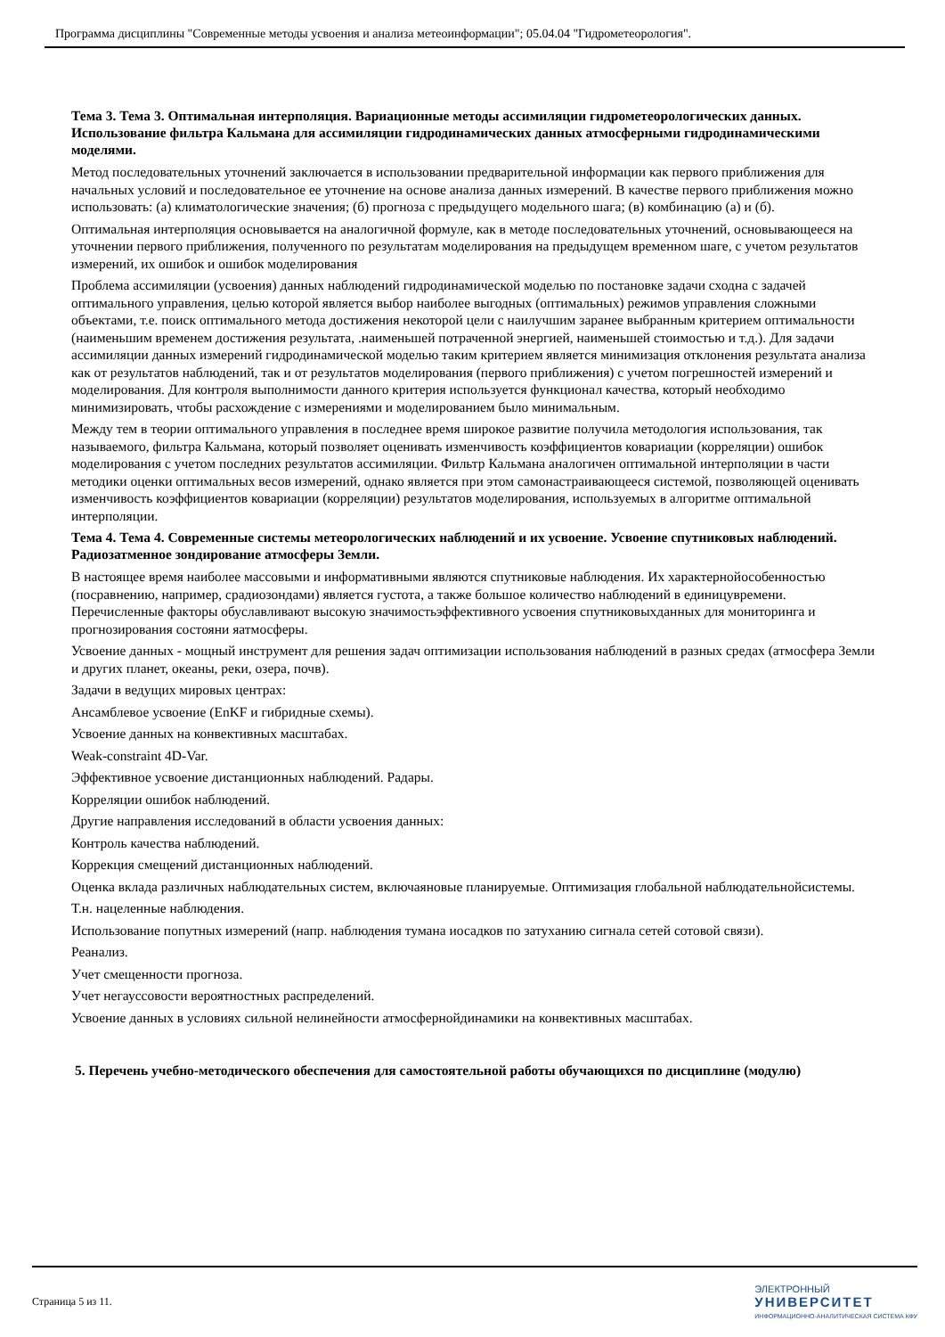Программа дисциплины "Современные методы усвоения и анализа метеоинформации"; 05.04.04 "Гидрометеорология".
Тема 3. Тема 3. Оптимальная интерполяция. Вариационные методы ассимиляции гидрометеорологических данных. Использование фильтра Кальмана для ассимиляции гидродинамических данных атмосферными гидродинамическими моделями.
Метод последовательных уточнений заключается в использовании предварительной информации как первого приближения для начальных условий и последовательное ее уточнение на основе анализа данных измерений. В качестве первого приближения можно использовать: (а) климатологические значения; (б) прогноза с предыдущего модельного шага; (в) комбинацию (а) и (б).
Оптимальная интерполяция основывается на аналогичной формуле, как в методе последовательных уточнений, основывающееся на уточнении первого приближения, полученного по результатам моделирования на предыдущем временном шаге, с учетом результатов измерений, их ошибок и ошибок моделирования
Проблема ассимиляции (усвоения) данных наблюдений гидродинамической моделью по постановке задачи сходна с задачей оптимального управления, целью которой является выбор наиболее выгодных (оптимальных) режимов управления сложными объектами, т.е. поиск оптимального метода достижения некоторой цели с наилучшим заранее выбранным критерием оптимальности (наименьшим временем достижения результата, .наименьшей потраченной энергией, наименьшей стоимостью и т.д.). Для задачи ассимиляции данных измерений гидродинамической моделью таким критерием является минимизация отклонения результата анализа как от результатов наблюдений, так и от результатов моделирования (первого приближения) с учетом погрешностей измерений и моделирования. Для контроля выполнимости данного критерия используется функционал качества, который необходимо минимизировать, чтобы расхождение с измерениями и моделированием было минимальным.
Между тем в теории оптимального управления в последнее время широкое развитие получила методология использования, так называемого, фильтра Кальмана, который позволяет оценивать изменчивость коэффициентов ковариации (корреляции) ошибок моделирования с учетом последних результатов ассимиляции. Фильтр Кальмана аналогичен оптимальной интерполяции в части методики оценки оптимальных весов измерений, однако является при этом самонастраивающееся системой, позволяющей оценивать изменчивость коэффициентов ковариации (корреляции) результатов моделирования, используемых в алгоритме оптимальной интерполяции.
Тема 4. Тема 4. Современные системы метеорологических наблюдений и их усвоение. Усвоение спутниковых наблюдений. Радиозатменное зондирование атмосферы Земли.
В настоящее время наиболее массовыми и информативными являются спутниковые наблюдения. Их характернойособенностью (посравнению, например, срадиозондами) является густота, а также большое количество наблюдений в единицувремени. Перечисленные факторы обуславливают высокую значимостьэффективного усвоения спутниковыхданных для мониторинга и прогнозирования состояни яатмосферы.
Усвоение данных - мощный инструмент для решения задач оптимизации использования наблюдений в разных средах (атмосфера Земли и других планет, океаны, реки, озера, почв).
Задачи в ведущих мировых центрах:
Ансамблевое усвоение (EnKF и гибридные схемы).
Усвоение данных на конвективных масштабах.
Weak-constraint 4D-Var.
Эффективное усвоение дистанционных наблюдений. Радары.
Корреляции ошибок наблюдений.
Другие направления исследований в области усвоения данных:
Контроль качества наблюдений.
Коррекция смещений дистанционных наблюдений.
Оценка вклада различных наблюдательных систем, включаяновые планируемые. Оптимизация глобальной наблюдательнойсистемы.
Т.н. нацеленные наблюдения.
Использование попутных измерений (напр. наблюдения тумана иосадков по затуханию сигнала сетей сотовой связи).
Реанализ.
Учет смещенности прогноза.
Учет негауссовости вероятностных распределений.
Усвоение данных в условиях сильной нелинейности атмосфернойдинамики на конвективных масштабах.
5. Перечень учебно-методического обеспечения для самостоятельной работы обучающихся по дисциплине (модулю)
Страница 5 из 11.
ЭЛЕКТРОННЫЙ
УНИВЕРСИТЕТ
ИНФОРМАЦИОННО-АНАЛИТИЧЕСКАЯ СИСТЕМА КФУ